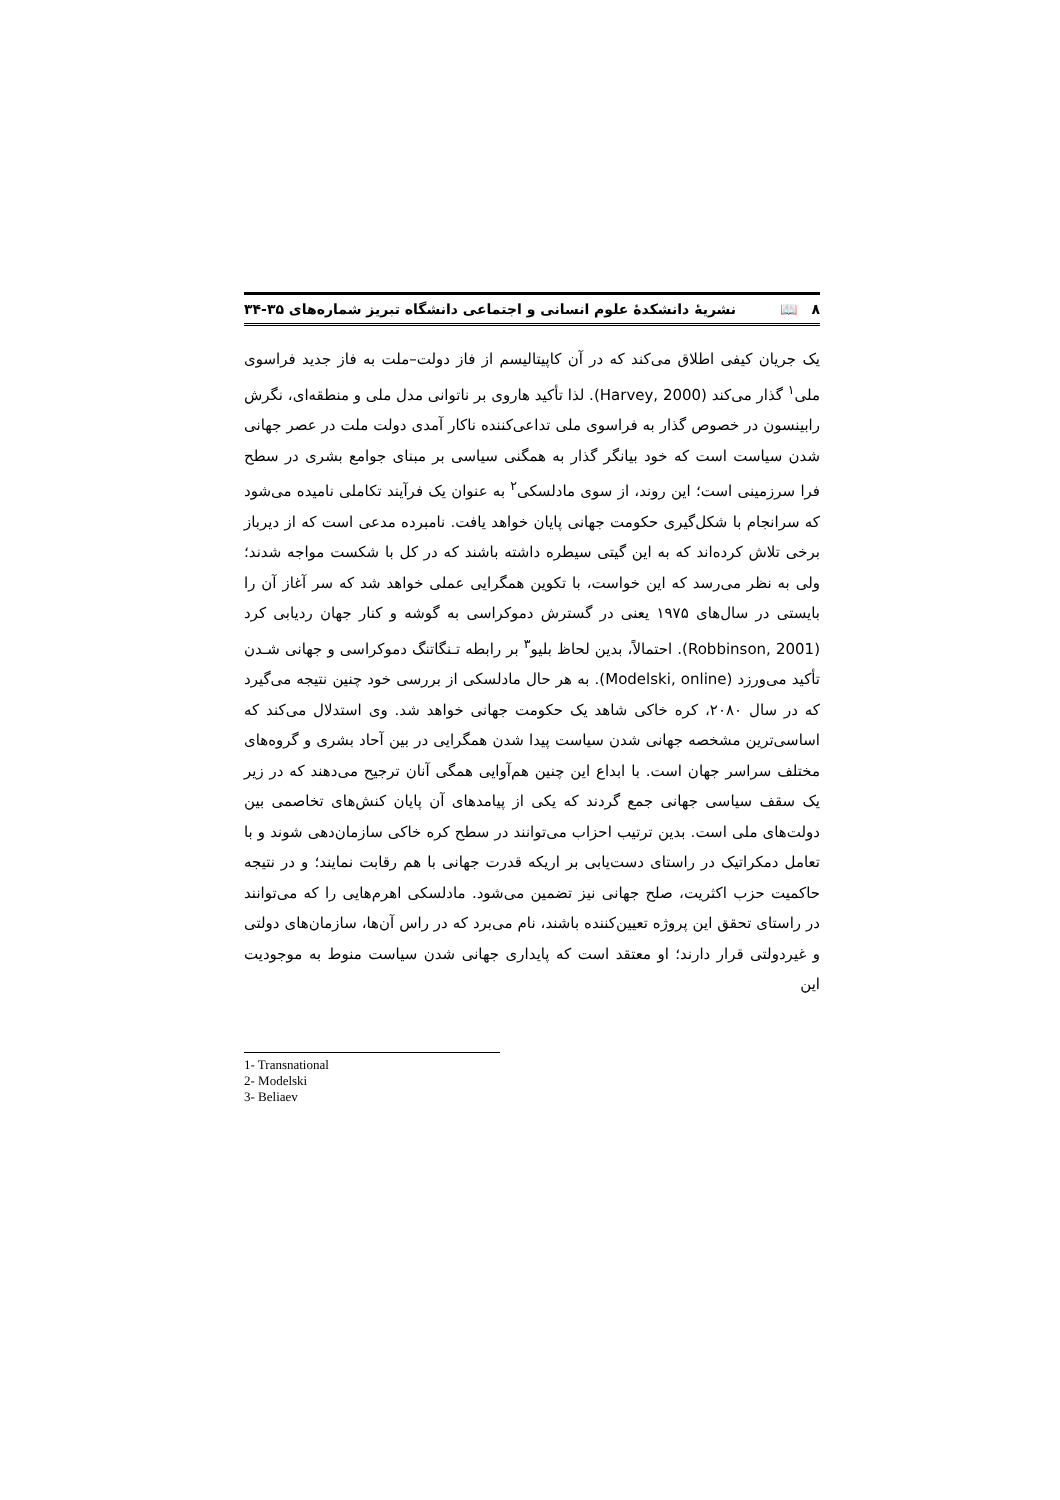٨ 📖 نشریهٔ دانشکدهٔ علوم انسانی و اجتماعی دانشگاه تبریز شماره‌های ۳۵-۳۴
یک جریان کیفی اطلاق می‌کند که در آن کاپیتالیسم از فاز دولت–ملت به فاز جدید فراسوی ملی<sup>۱</sup> گذار می‌کند (Harvey, 2000). لذا تأکید هاروی بر ناتوانی مدل ملی و منطقه‌ای، نگرش رابینسون در خصوص گذار به فراسوی ملی تداعی‌کننده ناکار آمدی دولت ملت در عصر جهانی شدن سیاست است که خود بیانگر گذار به همگنی سیاسی بر مبنای جوامع بشری در سطح فرا سرزمینی است؛ این روند، از سوی مادلسکی<sup>۲</sup> به عنوان یک فرآیند تکاملی نامیده می‌شود که سرانجام با شکل‌گیری حکومت جهانی پایان خواهد یافت. نامبرده مدعی است که از دیرباز برخی تلاش کرده‌اند که به این گیتی سیطره داشته باشند که در کل با شکست مواجه شدند؛ ولی به نظر می‌رسد که این خواست، با تکوین همگرایی عملی خواهد شد که سر آغاز آن را بایستی در سال‌های ۱۹۷۵ یعنی در گسترش دموکراسی به گوشه و کنار جهان ردیابی کرد (Robbinson, 2001). احتمالاً، بدین لحاظ بلیو<sup>۳</sup> بر رابطه تـنگاتنگ دموکراسی و جهانی شـدن تأکید می‌ورزد (Modelski, online). به هر حال مادلسکی از بررسی خود چنین نتیجه می‌گیرد که در سال ۲۰۸۰، کره خاکی شاهد یک حکومت جهانی خواهد شد. وی استدلال می‌کند که اساسی‌ترین مشخصه جهانی شدن سیاست پیدا شدن همگرایی در بین آحاد بشری و گروه‌های مختلف سراسر جهان است. با ابداع این چنین هم‌آوایی همگی آنان ترجیح می‌دهند که در زیر یک سقف سیاسی جهانی جمع گردند که یکی از پیامدهای آن پایان کنش‌های تخاصمی بین دولت‌های ملی است. بدین ترتیب احزاب می‌توانند در سطح کره خاکی سازمان‌دهی شوند و با تعامل دمکراتیک در راستای دست‌یابی بر اریکه قدرت جهانی با هم رقابت نمایند؛ و در نتیجه حاکمیت حزب اکثریت، صلح جهانی نیز تضمین می‌شود. مادلسکی اهرم‌هایی را که می‌توانند در راستای تحقق این پروژه تعیین‌کننده باشند، نام می‌برد که در راس آن‌ها، سازمان‌های دولتی و غیردولتی قرار دارند؛ او معتقد است که پایداری جهانی شدن سیاست منوط به موجودیت این
1- Transnational
2- Modelski
3- Beliaev